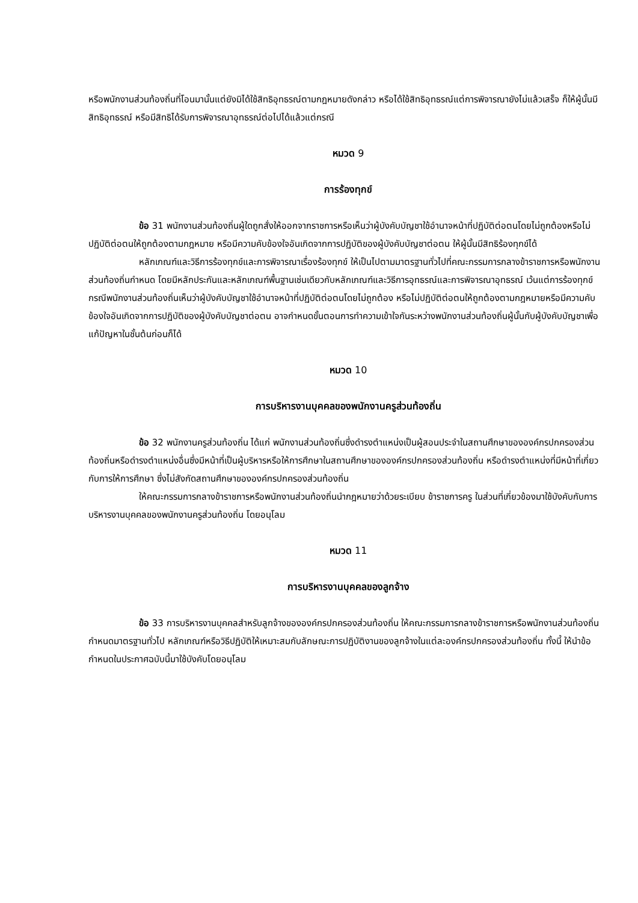หรือพนักงานส่วนท้องถิ่นที่โอนมานั้นแต่ยังมิได้ใช้สิทธิอุทธรณ์ตามกฎหมายดังกล่าว หรือได้ใช้สิทธิอุทธรณ์แต่การพิจารณายังไม่แล้วเสร็จ ก็ให้ผู้นั้นมีสิทธิอุทธรณ์ หรือมีสิทธิได้รับการพิจารณาอุทธรณ์ต่อไปได้แล้วแต่กรณี
หมวด 9
การร้องทุกข์
ข้อ 31 พนักงานส่วนท้องถิ่นผู้ใดถูกสั่งให้ออกจากราชการหรือเห็นว่าผู้บังคับบัญชาใช้อำนาจหน้าที่ปฏิบัติต่อตนโดยไม่ถูกต้องหรือไม่ปฏิบัติต่อตนให้ถูกต้องตามกฎหมาย หรือมีความคับข้องใจอันเกิดจากการปฏิบัติของผู้บังคับบัญชาต่อตน ให้ผู้นั้นมีสิทธิร้องทุกข์ได้
หลักเกณฑ์และวิธีการร้องทุกข์และการพิจารณาเรื่องร้องทุกข์ ให้เป็นไปตามมาตรฐานทั่วไปที่คณะกรรมการกลางข้าราชการหรือพนักงานส่วนท้องถิ่นกำหนด โดยมีหลักประกันและหลักเกณฑ์พื้นฐานเช่นเดียวกับหลักเกณฑ์และวิธีการอุทธรณ์และการพิจารณาอุทธรณ์ เว้นแต่การร้องทุกข์กรณีพนักงานส่วนท้องถิ่นเห็นว่าผู้บังคับบัญชาใช้อำนาจหน้าที่ปฏิบัติต่อตนโดยไม่ถูกต้อง หรือไม่ปฏิบัติต่อตนให้ถูกต้องตามกฎหมายหรือมีความคับข้องใจอันเกิดจากการปฏิบัติของผู้บังคับบัญชาต่อตน อาจกำหนดขั้นตอนการทำความเข้าใจกันระหว่างพนักงานส่วนท้องถิ่นผู้นั้นกับผู้บังคับบัญชาเพื่อแก้ปัญหาในชั้นต้นก่อนก็ได้
หมวด 10
การบริหารงานบุคคลของพนักงานครูส่วนท้องถิ่น
ข้อ 32 พนักงานครูส่วนท้องถิ่น ได้แก่ พนักงานส่วนท้องถิ่นซึ่งดำรงตำแหน่งเป็นผู้สอนประจำในสถานศึกษาขององค์กรปกครองส่วนท้องถิ่นหรือดำรงตำแหน่งอื่นซึ่งมีหน้าที่เป็นผู้บริหารหรือให้การศึกษาในสถานศึกษาขององค์กรปกครองส่วนท้องถิ่น หรือดำรงตำแหน่งที่มีหน้าที่เกี่ยวกับการให้การศึกษา ซึ่งไม่สังกัดสถานศึกษาขององค์กรปกครองส่วนท้องถิ่น
ให้คณะกรรมการกลางข้าราชการหรือพนักงานส่วนท้องถิ่นนำกฎหมายว่าด้วยระเบียบ ข้าราชการครู ในส่วนที่เกี่ยวข้องมาใช้บังคับกับการบริหารงานบุคคลของพนักงานครูส่วนท้องถิ่น โดยอนุโลม
หมวด 11
การบริหารงานบุคคลของลูกจ้าง
ข้อ 33 การบริหารงานบุคคลสำหรับลูกจ้างขององค์กรปกครองส่วนท้องถิ่น ให้คณะกรรมการกลางข้าราชการหรือพนักงานส่วนท้องถิ่นกำหนดมาตรฐานทั่วไป หลักเกณฑ์หรือวิธีปฏิบัติให้เหมาะสมกับลักษณะการปฏิบัติงานของลูกจ้างในแต่ละองค์กรปกครองส่วนท้องถิ่น ทั้งนี้ ให้นำข้อกำหนดในประกาศฉบับนี้มาใช้บังคับโดยอนุโลม